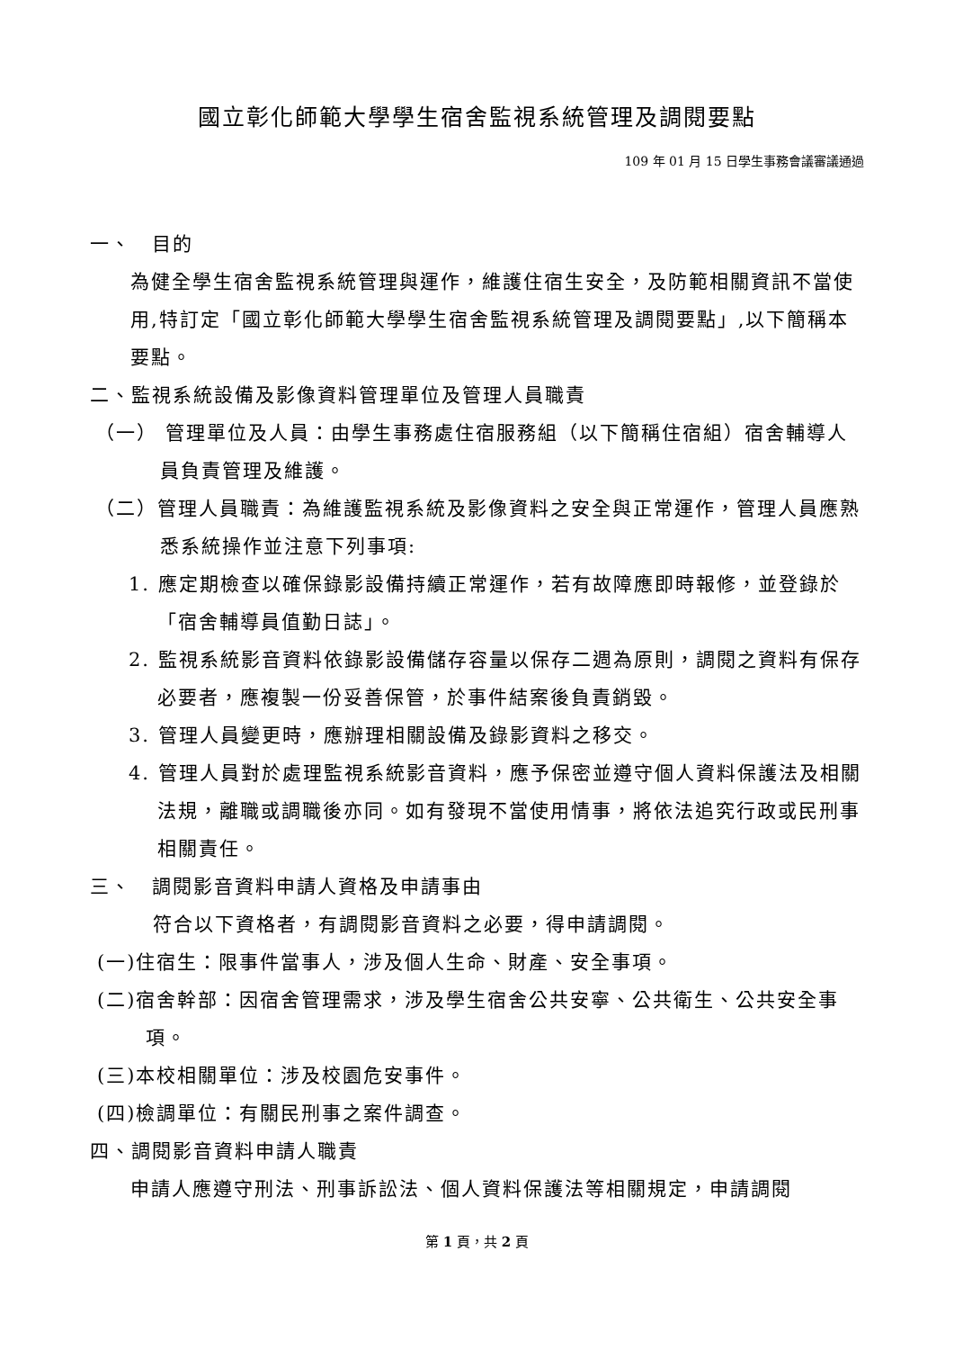國立彰化師範大學學生宿舍監視系統管理及調閱要點
109 年 01 月 15 日學生事務會議審議通過
一、　目的
為健全學生宿舍監視系統管理與運作，維護住宿生安全，及防範相關資訊不當使用,特訂定「國立彰化師範大學學生宿舍監視系統管理及調閱要點」,以下簡稱本要點。
二、監視系統設備及影像資料管理單位及管理人員職責
（一） 管理單位及人員：由學生事務處住宿服務組（以下簡稱住宿組）宿舍輔導人員負責管理及維護。
（二）管理人員職責：為維護監視系統及影像資料之安全與正常運作，管理人員應熟悉系統操作並注意下列事項:
1. 應定期檢查以確保錄影設備持續正常運作，若有故障應即時報修，並登錄於「宿舍輔導員值勤日誌」。
2. 監視系統影音資料依錄影設備儲存容量以保存二週為原則，調閱之資料有保存必要者，應複製一份妥善保管，於事件結案後負責銷毀。
3. 管理人員變更時，應辦理相關設備及錄影資料之移交。
4. 管理人員對於處理監視系統影音資料，應予保密並遵守個人資料保護法及相關法規，離職或調職後亦同。如有發現不當使用情事，將依法追究行政或民刑事相關責任。
三、　調閱影音資料申請人資格及申請事由
符合以下資格者，有調閱影音資料之必要，得申請調閱。
(一)住宿生：限事件當事人，涉及個人生命、財產、安全事項。
(二)宿舍幹部：因宿舍管理需求，涉及學生宿舍公共安寧、公共衛生、公共安全事項。
(三)本校相關單位：涉及校園危安事件。
(四)檢調單位：有關民刑事之案件調查。
四、調閱影音資料申請人職責
申請人應遵守刑法、刑事訴訟法、個人資料保護法等相關規定，申請調閱
第 1 頁，共 2 頁